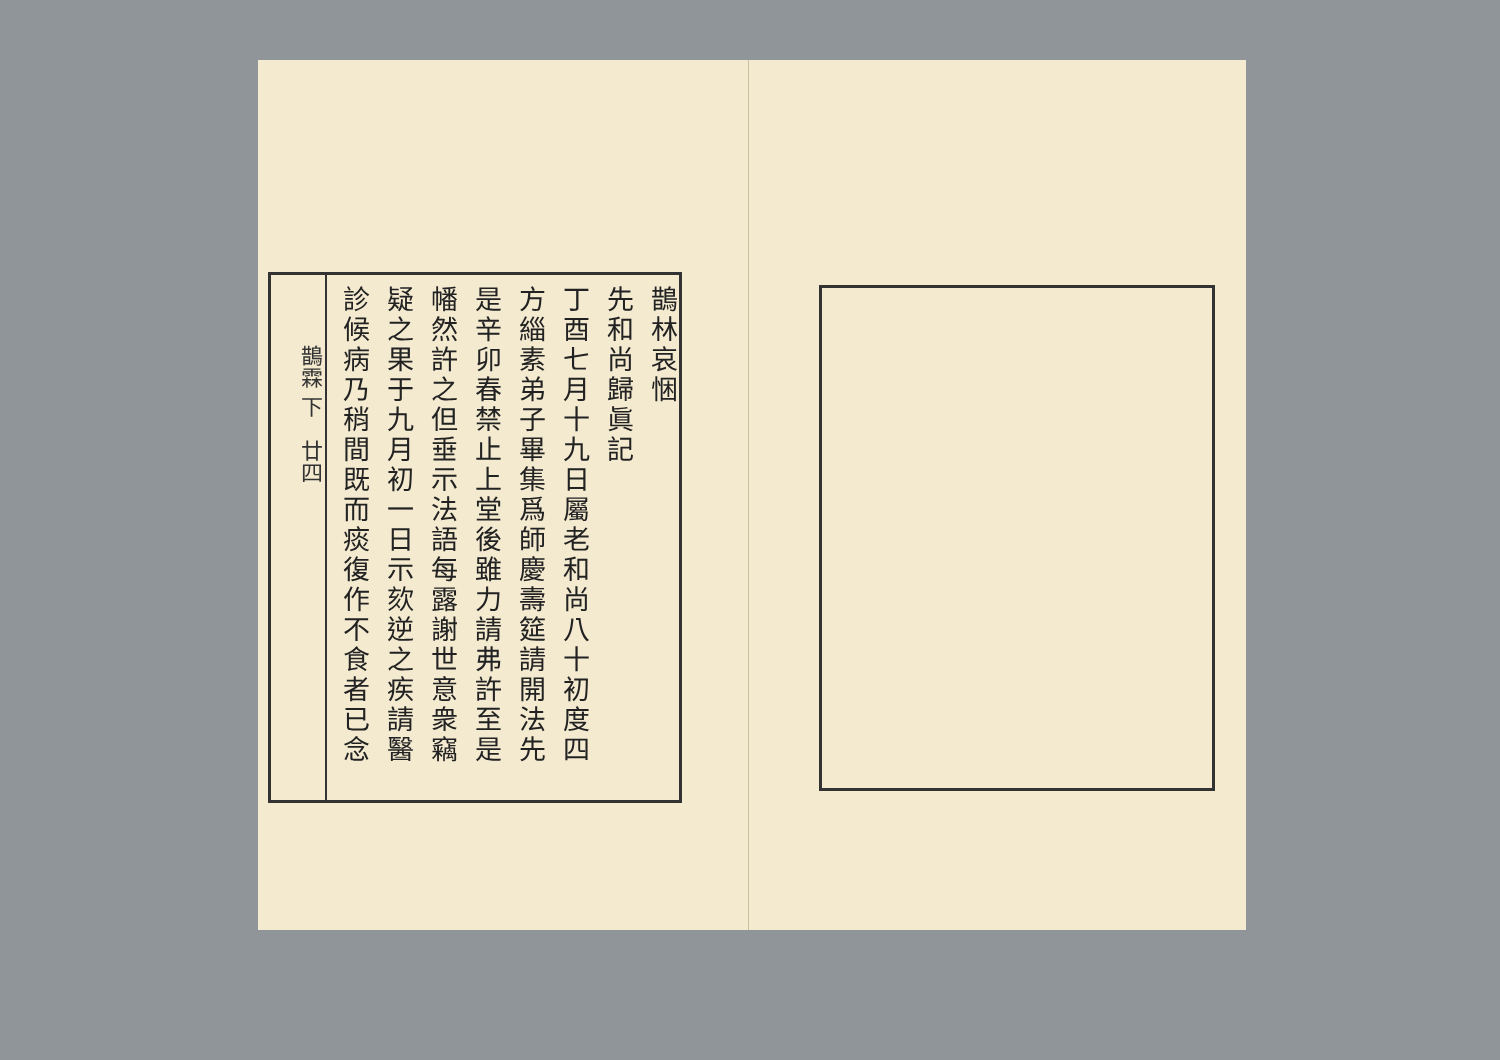鵲林哀悃
先和尚歸眞記
丁酉七月十九日屬老和尚八十初度四
方緇素弟子畢集爲師慶壽筵請開法先
是辛卯春禁止上堂後雖力請弗許至是
幡然許之但垂示法語每露謝世意衆竊
疑之果于九月初一日示欬逆之疾請醫
診候病乃稍間既而痰復作不食者已念
鵲霖 下　廿四